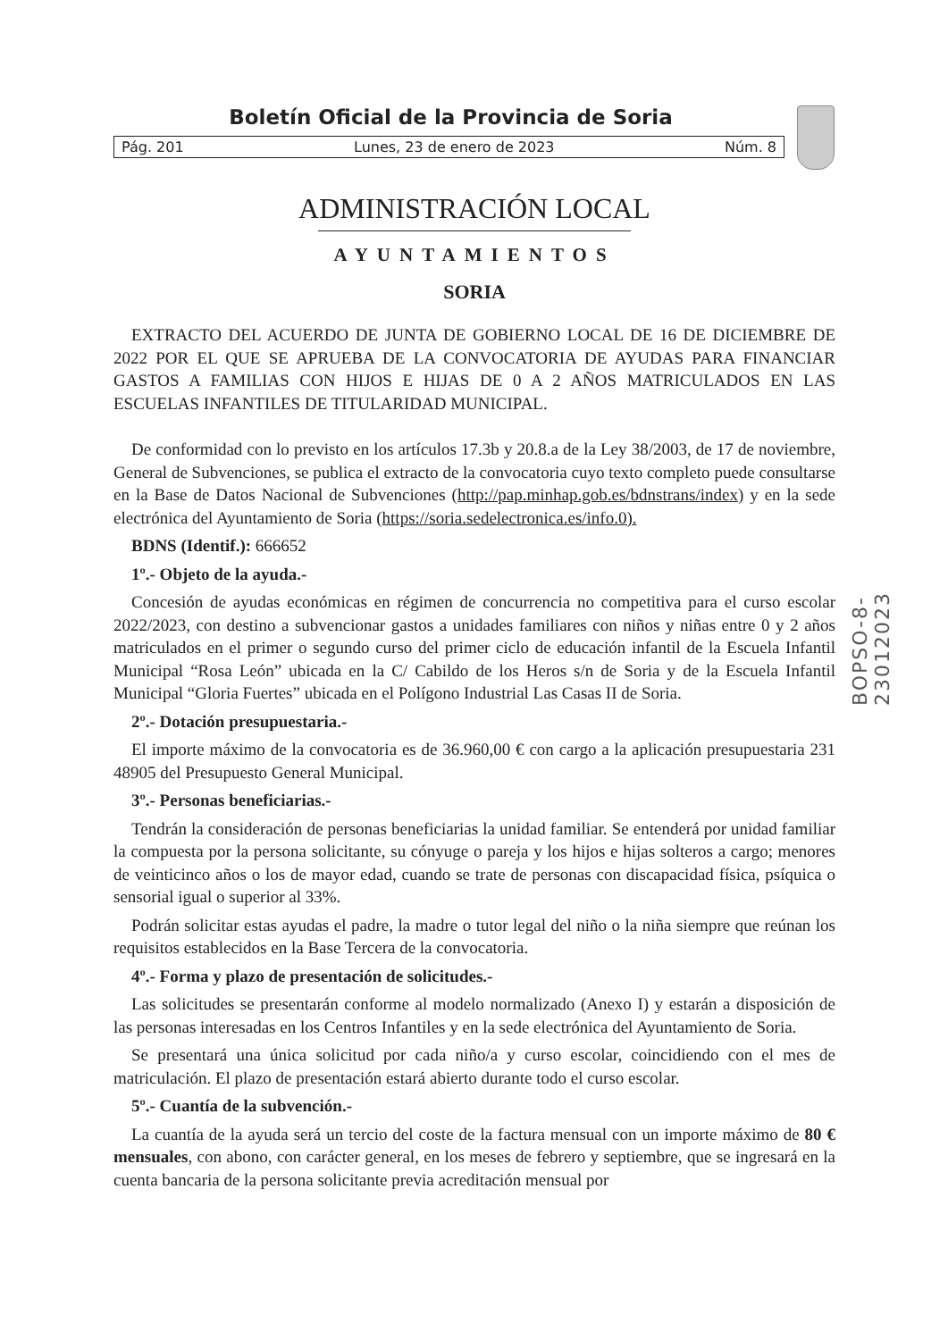BOPSO-8-23012023
Boletín Oficial de la Provincia de Soria
Pág. 201 Lunes, 23 de enero de 2023 Núm. 8
ADMINISTRACIÓN LOCAL
AYUNTAMIENTOS
SORIA
EXTRACTO DEL ACUERDO DE JUNTA DE GOBIERNO LOCAL DE 16 DE DICIEMBRE DE 2022 POR EL QUE SE APRUEBA DE LA CONVOCATORIA DE AYUDAS PARA FINANCIAR GASTOS A FAMILIAS CON HIJOS E HIJAS DE 0 A 2 AÑOS MATRICULADOS EN LAS ESCUELAS INFANTILES DE TITULARIDAD MUNICIPAL.
De conformidad con lo previsto en los artículos 17.3b y 20.8.a de la Ley 38/2003, de 17 de noviembre, General de Subvenciones, se publica el extracto de la convocatoria cuyo texto completo puede consultarse en la Base de Datos Nacional de Subvenciones (http://pap.minhap.gob.es/bdnstrans/index) y en la sede electrónica del Ayuntamiento de Soria (https://soria.sedelectronica.es/info.0).
BDNS (Identif.): 666652
1º.- Objeto de la ayuda.-
Concesión de ayudas económicas en régimen de concurrencia no competitiva para el curso escolar 2022/2023, con destino a subvencionar gastos a unidades familiares con niños y niñas entre 0 y 2 años matriculados en el primer o segundo curso del primer ciclo de educación infantil de la Escuela Infantil Municipal “Rosa León” ubicada en la C/ Cabildo de los Heros s/n de Soria y de la Escuela Infantil Municipal “Gloria Fuertes” ubicada en el Polígono Industrial Las Casas II de Soria.
2º.- Dotación presupuestaria.-
El importe máximo de la convocatoria es de 36.960,00 € con cargo a la aplicación presupuestaria 231 48905 del Presupuesto General Municipal.
3º.- Personas beneficiarias.-
Tendrán la consideración de personas beneficiarias la unidad familiar. Se entenderá por unidad familiar la compuesta por la persona solicitante, su cónyuge o pareja y los hijos e hijas solteros a cargo; menores de veinticinco años o los de mayor edad, cuando se trate de personas con discapacidad física, psíquica o sensorial igual o superior al 33%.
Podrán solicitar estas ayudas el padre, la madre o tutor legal del niño o la niña siempre que reúnan los requisitos establecidos en la Base Tercera de la convocatoria.
4º.- Forma y plazo de presentación de solicitudes.-
Las solicitudes se presentarán conforme al modelo normalizado (Anexo I) y estarán a disposición de las personas interesadas en los Centros Infantiles y en la sede electrónica del Ayuntamiento de Soria.
Se presentará una única solicitud por cada niño/a y curso escolar, coincidiendo con el mes de matriculación. El plazo de presentación estará abierto durante todo el curso escolar.
5º.- Cuantía de la subvención.-
La cuantía de la ayuda será un tercio del coste de la factura mensual con un importe máximo de 80 € mensuales, con abono, con carácter general, en los meses de febrero y septiembre, que se ingresará en la cuenta bancaria de la persona solicitante previa acreditación mensual por